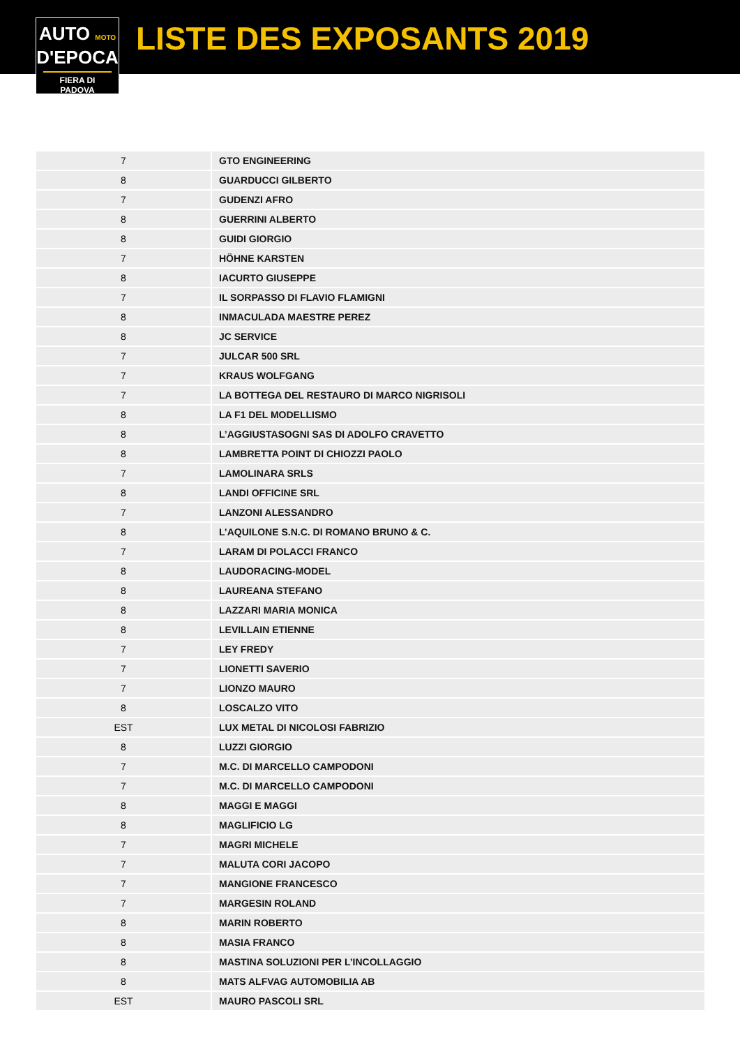AUTO MOTO
D'EPOCA
FIERA DI PADOVA
LISTE DES EXPOSANTS 2019
| 7 | GTO ENGINEERING |
| 8 | GUARDUCCI GILBERTO |
| 7 | GUDENZI AFRO |
| 8 | GUERRINI ALBERTO |
| 8 | GUIDI GIORGIO |
| 7 | HÖHNE KARSTEN |
| 8 | IACURTO GIUSEPPE |
| 7 | IL SORPASSO DI FLAVIO FLAMIGNI |
| 8 | INMACULADA MAESTRE PEREZ |
| 8 | JC SERVICE |
| 7 | JULCAR 500 SRL |
| 7 | KRAUS WOLFGANG |
| 7 | LA BOTTEGA DEL RESTAURO DI MARCO NIGRISOLI |
| 8 | LA F1 DEL MODELLISMO |
| 8 | L’AGGIUSTASOGNI SAS DI ADOLFO CRAVETTO |
| 8 | LAMBRETTA POINT DI CHIOZZI PAOLO |
| 7 | LAMOLINARA SRLS |
| 8 | LANDI OFFICINE SRL |
| 7 | LANZONI ALESSANDRO |
| 8 | L’AQUILONE S.N.C. DI ROMANO BRUNO & C. |
| 7 | LARAM DI POLACCI FRANCO |
| 8 | LAUDORACING-MODEL |
| 8 | LAUREANA STEFANO |
| 8 | LAZZARI MARIA MONICA |
| 8 | LEVILLAIN ETIENNE |
| 7 | LEY FREDY |
| 7 | LIONETTI SAVERIO |
| 7 | LIONZO MAURO |
| 8 | LOSCALZO VITO |
| EST | LUX METAL DI NICOLOSI FABRIZIO |
| 8 | LUZZI GIORGIO |
| 7 | M.C. DI MARCELLO CAMPODONI |
| 7 | M.C. DI MARCELLO CAMPODONI |
| 8 | MAGGI E MAGGI |
| 8 | MAGLIFICIO LG |
| 7 | MAGRI MICHELE |
| 7 | MALUTA CORI JACOPO |
| 7 | MANGIONE FRANCESCO |
| 7 | MARGESIN ROLAND |
| 8 | MARIN ROBERTO |
| 8 | MASIA FRANCO |
| 8 | MASTINA SOLUZIONI PER L’INCOLLAGGIO |
| 8 | MATS ALFVAG AUTOMOBILIA AB |
| EST | MAURO PASCOLI SRL |